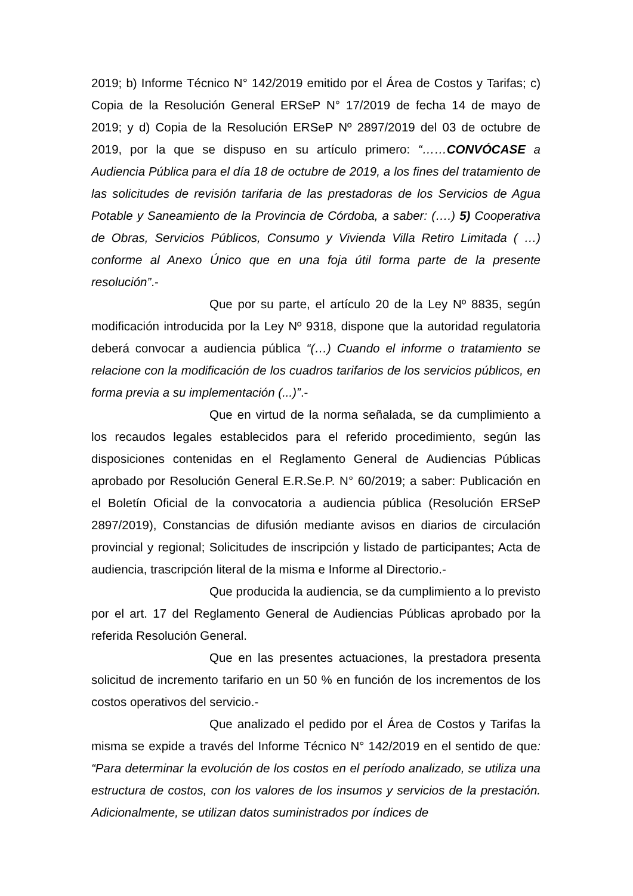2019; b) Informe Técnico N° 142/2019 emitido por el Área de Costos y Tarifas; c) Copia de la Resolución General ERSeP N° 17/2019 de fecha 14 de mayo de 2019; y d) Copia de la Resolución ERSeP Nº 2897/2019 del 03 de octubre de 2019, por la que se dispuso en su artículo primero: “……CONVÓCASE a Audiencia Pública para el día 18 de octubre de 2019, a los fines del tratamiento de las solicitudes de revisión tarifaria de las prestadoras de los Servicios de Agua Potable y Saneamiento de la Provincia de Córdoba, a saber: (….) 5) Cooperativa de Obras, Servicios Públicos, Consumo y Vivienda Villa Retiro Limitada ( …) conforme al Anexo Único que en una foja útil forma parte de la presente resolución”.-
Que por su parte, el artículo 20 de la Ley Nº 8835, según modificación introducida por la Ley Nº 9318, dispone que la autoridad regulatoria deberá convocar a audiencia pública “(…) Cuando el informe o tratamiento se relacione con la modificación de los cuadros tarifarios de los servicios públicos, en forma previa a su implementación (...)”.-
Que en virtud de la norma señalada, se da cumplimiento a los recaudos legales establecidos para el referido procedimiento, según las disposiciones contenidas en el Reglamento General de Audiencias Públicas aprobado por Resolución General E.R.Se.P. N° 60/2019; a saber: Publicación en el Boletín Oficial de la convocatoria a audiencia pública (Resolución ERSeP 2897/2019), Constancias de difusión mediante avisos en diarios de circulación provincial y regional; Solicitudes de inscripción y listado de participantes; Acta de audiencia, trascripción literal de la misma e Informe al Directorio.-
Que producida la audiencia, se da cumplimiento a lo previsto por el art. 17 del Reglamento General de Audiencias Públicas aprobado por la referida Resolución General.
Que en las presentes actuaciones, la prestadora presenta solicitud de incremento tarifario en un 50 % en función de los incrementos de los costos operativos del servicio.-
Que analizado el pedido por el Área de Costos y Tarifas la misma se expide a través del Informe Técnico N° 142/2019 en el sentido de que: “Para determinar la evolución de los costos en el período analizado, se utiliza una estructura de costos, con los valores de los insumos y servicios de la prestación. Adicionalmente, se utilizan datos suministrados por índices de